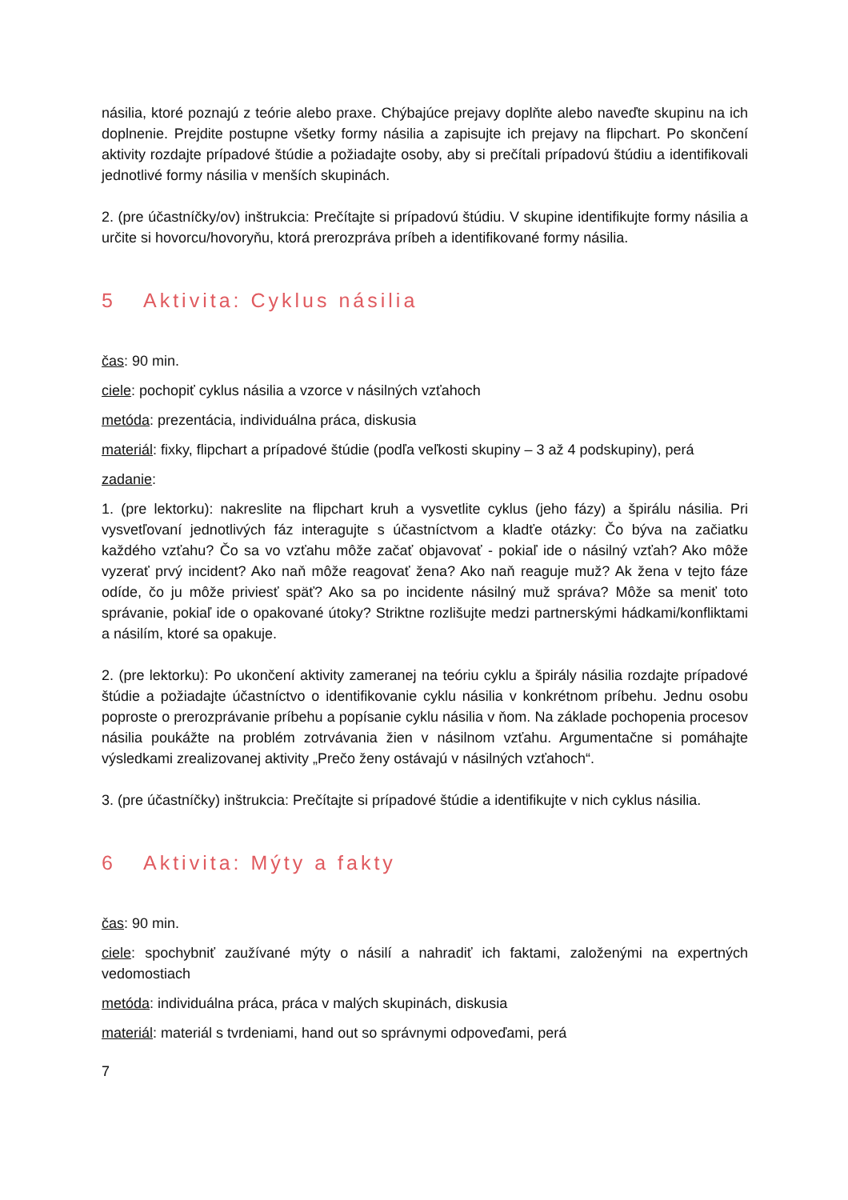násilia, ktoré poznajú z teórie alebo praxe. Chýbajúce prejavy doplňte alebo naveďte skupinu na ich doplnenie. Prejdite postupne všetky formy násilia a zapisujte ich prejavy na flipchart. Po skončení aktivity rozdajte prípadové štúdie a požiadajte osoby, aby si prečítali prípadovú štúdiu a identifikovali jednotlivé formy násilia v menších skupinách.
2. (pre účastníčky/ov) inštrukcia: Prečítajte si prípadovú štúdiu. V skupine identifikujte formy násilia a určite si hovorcu/hovoryňu, ktorá prerozpráva príbeh a identifikované formy násilia.
5 Aktivita: Cyklus násilia
čas: 90 min.
ciele: pochopiť cyklus násilia a vzorce v násilných vzťahoch
metóda: prezentácia, individuálna práca, diskusia
materiál: fixky, flipchart a prípadové štúdie (podľa veľkosti skupiny – 3 až 4 podskupiny), perá
zadanie:
1. (pre lektorku): nakreslite na flipchart kruh a vysvetlite cyklus (jeho fázy) a špirálu násilia. Pri vysvetľovaní jednotlivých fáz interagujte s účastníctvom a kladťe otázky: Čo býva na začiatku každého vzťahu? Čo sa vo vzťahu môže začať objavovať - pokiaľ ide o násilný vzťah? Ako môže vyzerať prvý incident? Ako naň môže reagovať žena? Ako naň reaguje muž? Ak žena v tejto fáze odíde, čo ju môže priviesť späť? Ako sa po incidente násilný muž správa? Môže sa meniť toto správanie, pokiaľ ide o opakované útoky? Striktne rozlišujte medzi partnerskými hádkami/konfliktami a násilím, ktoré sa opakuje.
2. (pre lektorku): Po ukončení aktivity zameranej na teóriu cyklu a špirály násilia rozdajte prípadové štúdie a požiadajte účastníctvo o identifikovanie cyklu násilia v konkrétnom príbehu. Jednu osobu poproste o prerozprávanie príbehu a popísanie cyklu násilia v ňom. Na základe pochopenia procesov násilia poukážte na problém zotrvávania žien v násilnom vzťahu. Argumentačne si pomáhajte výsledkami zrealizovanej aktivity „Prečo ženy ostávajú v násilných vzťahoch“.
3. (pre účastníčky) inštrukcia: Prečítajte si prípadové štúdie a identifikujte v nich cyklus násilia.
6 Aktivita: Mýty a fakty
čas: 90 min.
ciele: spochybniť zaužívané mýty o násilí a nahradiť ich faktami, založenými na expertných vedomostiach
metóda: individuálna práca, práca v malých skupinách, diskusia
materiál: materiál s tvrdeniami, hand out so správnymi odpoveďami, perá
7